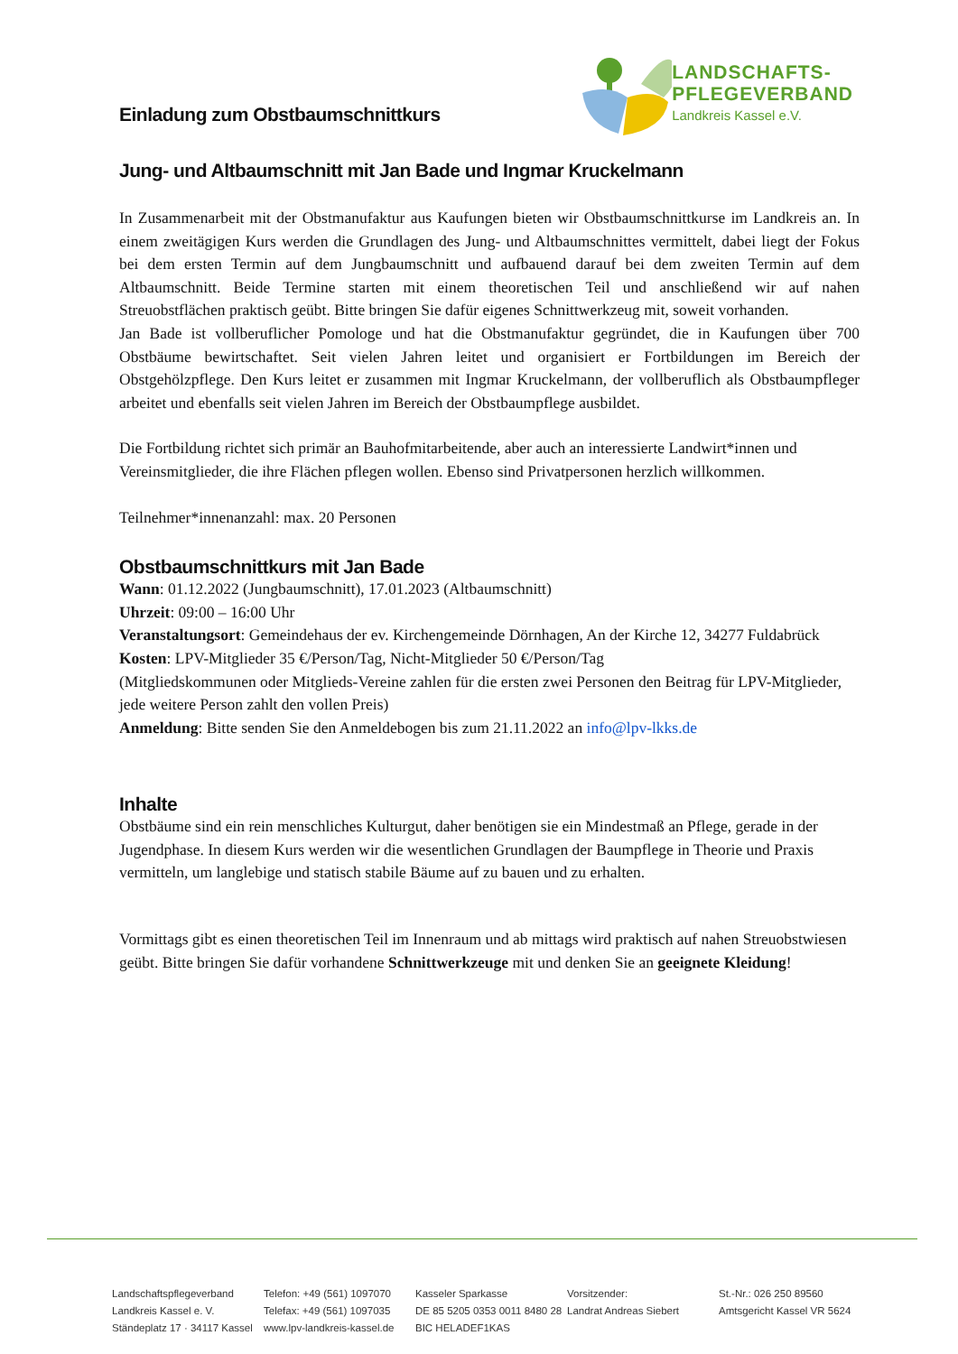LANDSCHAFTS-
PFLEGEVERBAND
Landkreis Kassel e.V.
Einladung zum Obstbaumschnittkurs
Jung- und Altbaumschnitt mit Jan Bade und Ingmar Kruckelmann
In Zusammenarbeit mit der Obstmanufaktur aus Kaufungen bieten wir Obstbaumschnittkurse im Landkreis an. In einem zweitägigen Kurs werden die Grundlagen des Jung- und Altbaumschnittes vermittelt, dabei liegt der Fokus bei dem ersten Termin auf dem Jungbaumschnitt und aufbauend darauf bei dem zweiten Termin auf dem Altbaumschnitt. Beide Termine starten mit einem theoretischen Teil und anschließend wir auf nahen Streuobstflächen praktisch geübt. Bitte bringen Sie dafür eigenes Schnittwerkzeug mit, soweit vorhanden.
Jan Bade ist vollberuflicher Pomologe und hat die Obstmanufaktur gegründet, die in Kaufungen über 700 Obstbäume bewirtschaftet. Seit vielen Jahren leitet und organisiert er Fortbildungen im Bereich der Obstgehölzpflege. Den Kurs leitet er zusammen mit Ingmar Kruckelmann, der vollberuflich als Obstbaumpfleger arbeitet und ebenfalls seit vielen Jahren im Bereich der Obstbaumpflege ausbildet.
Die Fortbildung richtet sich primär an Bauhofmitarbeitende, aber auch an interessierte Landwirt*innen und Vereinsmitglieder, die ihre Flächen pflegen wollen. Ebenso sind Privatpersonen herzlich willkommen.
Teilnehmer*innenanzahl: max. 20 Personen
Obstbaumschnittkurs mit Jan Bade
Wann: 01.12.2022 (Jungbaumschnitt), 17.01.2023 (Altbaumschnitt)
Uhrzeit: 09:00 – 16:00 Uhr
Veranstaltungsort: Gemeindehaus der ev. Kirchengemeinde Dörnhagen, An der Kirche 12, 34277 Fuldabrück
Kosten: LPV-Mitglieder 35 €/Person/Tag, Nicht-Mitglieder 50 €/Person/Tag
(Mitgliedskommunen oder Mitglieds-Vereine zahlen für die ersten zwei Personen den Beitrag für LPV-Mitglieder, jede weitere Person zahlt den vollen Preis)
Anmeldung: Bitte senden Sie den Anmeldebogen bis zum 21.11.2022 an info@lpv-lkks.de
Inhalte
Obstbäume sind ein rein menschliches Kulturgut, daher benötigen sie ein Mindestmaß an Pflege, gerade in der Jugendphase. In diesem Kurs werden wir die wesentlichen Grundlagen der Baumpflege in Theorie und Praxis vermitteln, um langlebige und statisch stabile Bäume auf zu bauen und zu erhalten.
Vormittags gibt es einen theoretischen Teil im Innenraum und ab mittags wird praktisch auf nahen Streuobstwiesen geübt. Bitte bringen Sie dafür vorhandene Schnittwerkzeuge mit und denken Sie an geeignete Kleidung!
Landschaftspflegeverband
Landkreis Kassel e. V.
Ständeplatz 17 · 34117 Kassel
Telefon: +49 (561) 1097070
Telefax: +49 (561) 1097035
www.lpv-landkreis-kassel.de
Kasseler Sparkasse
DE 85 5205 0353 0011 8480 28
BIC HELADEF1KAS
Vorsitzender:
Landrat Andreas Siebert
St.-Nr.: 026 250 89560
Amtsgericht Kassel VR 5624